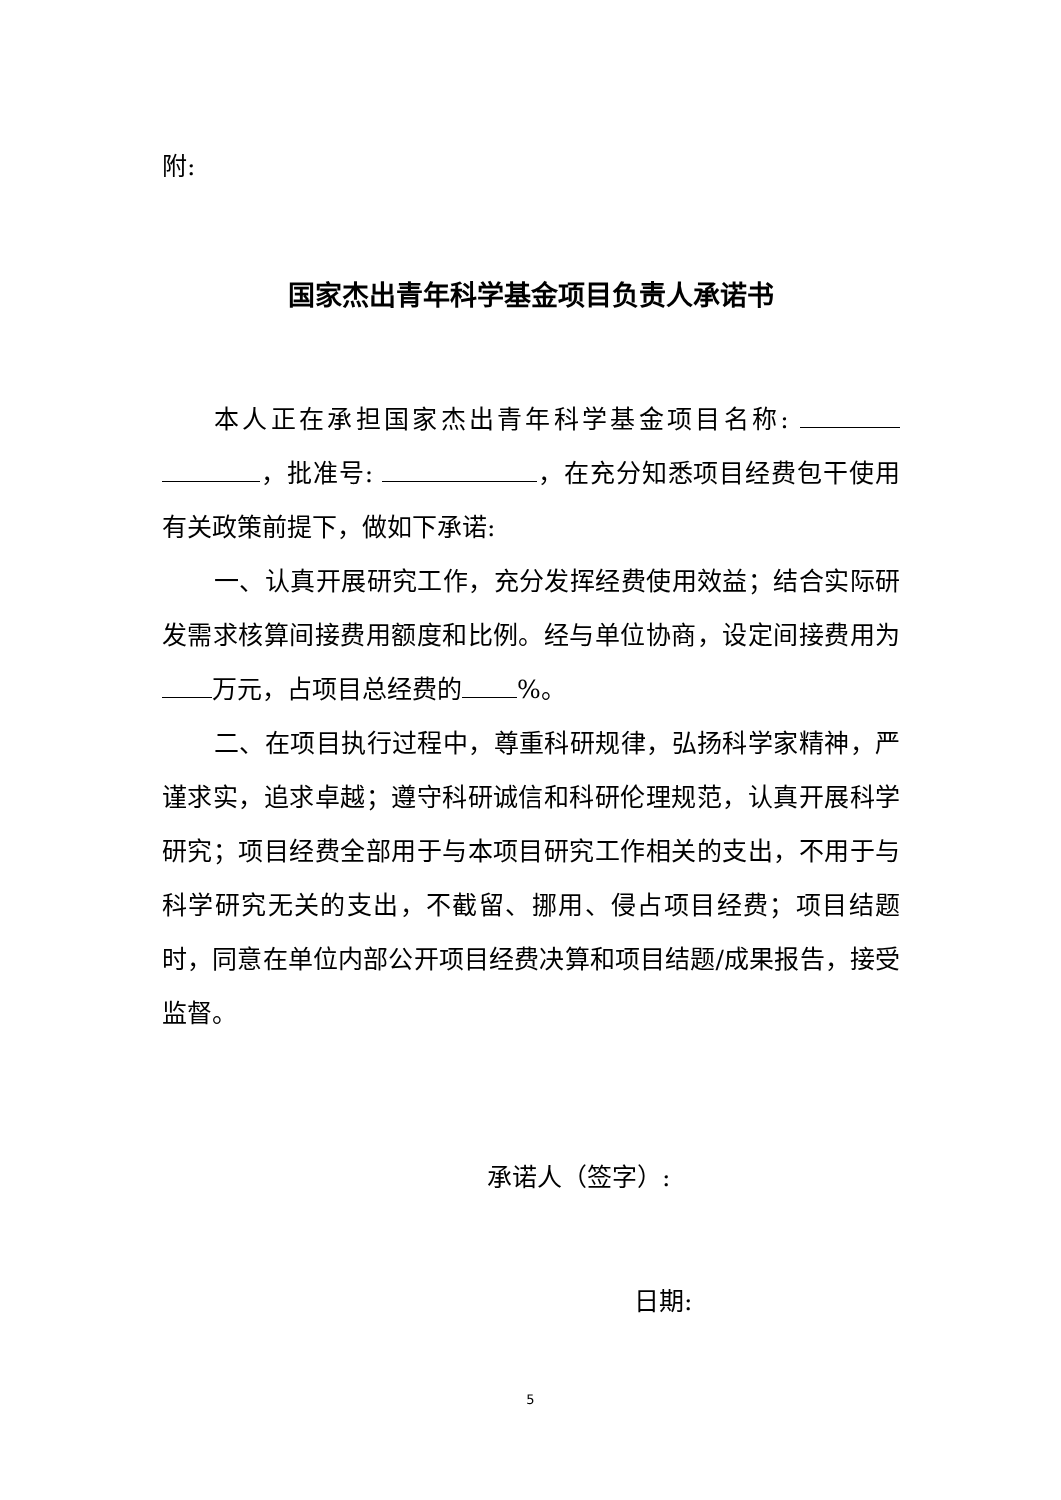附:
国家杰出青年科学基金项目负责人承诺书
本人正在承担国家杰出青年科学基金项目名称: ，批准号: ，在充分知悉项目经费包干使用有关政策前提下，做如下承诺:
一、认真开展研究工作，充分发挥经费使用效益；结合实际研发需求核算间接费用额度和比例。经与单位协商，设定间接费用为 万元，占项目总经费的 %。
二、在项目执行过程中，尊重科研规律，弘扬科学家精神，严谨求实，追求卓越；遵守科研诚信和科研伦理规范，认真开展科学研究；项目经费全部用于与本项目研究工作相关的支出，不用于与科学研究无关的支出，不截留、挪用、侵占项目经费；项目结题时，同意在单位内部公开项目经费决算和项目结题/成果报告，接受监督。
承诺人（签字）:
日期:
5